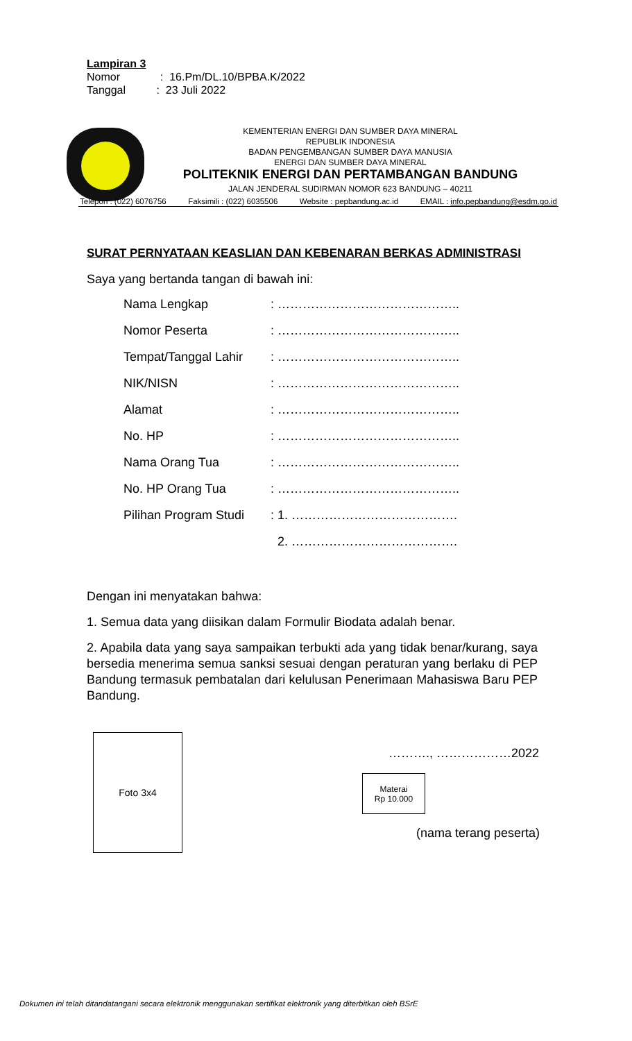Lampiran 3
Nomor : 16.Pm/DL.10/BPBA.K/2022
Tanggal : 23 Juli 2022
KEMENTERIAN ENERGI DAN SUMBER DAYA MINERAL
REPUBLIK INDONESIA
BADAN PENGEMBANGAN SUMBER DAYA MANUSIA
ENERGI DAN SUMBER DAYA MINERAL
POLITEKNIK ENERGI DAN PERTAMBANGAN BANDUNG
JALAN JENDERAL SUDIRMAN NOMOR 623 BANDUNG – 40211
Telepon : (022) 6076756 Faksimili : (022) 6035506 Website : pepbandung.ac.id EMAIL : info.pepbandung@esdm.go.id
SURAT PERNYATAAN KEASLIAN DAN KEBENARAN BERKAS ADMINISTRASI
Saya yang bertanda tangan di bawah ini:
Nama Lengkap: ……………………………………..
Nomor Peserta: ……………………………………..
Tempat/Tanggal Lahir: ……………………………………..
NIK/NISN: ……………………………………..
Alamat: ……………………………………..
No. HP: ……………………………………..
Nama Orang Tua: ……………………………………..
No. HP Orang Tua: ……………………………………..
Pilihan Program Studi: 1. ………………………………….
2. ………………………………….
Dengan ini menyatakan bahwa:
1. Semua data yang diisikan dalam Formulir Biodata adalah benar.
2. Apabila data yang saya sampaikan terbukti ada yang tidak benar/kurang, saya bersedia menerima semua sanksi sesuai dengan peraturan yang berlaku di PEP Bandung termasuk pembatalan dari kelulusan Penerimaan Mahasiswa Baru PEP Bandung.
Foto 3x4
………., ………………2022
Materai
Rp 10.000
(nama terang peserta)
Dokumen ini telah ditandatangani secara elektronik menggunakan sertifikat elektronik yang diterbitkan oleh BSrE